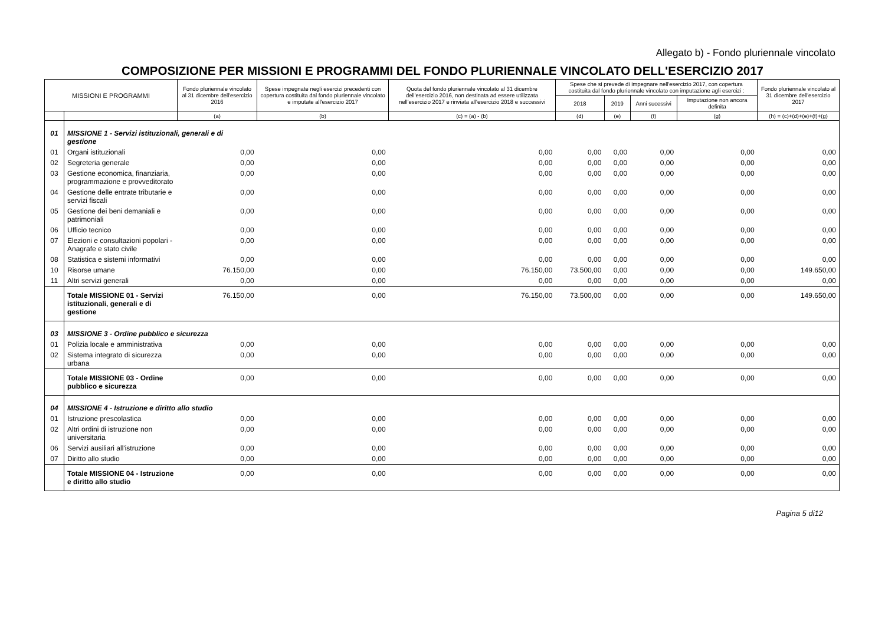Allegato b) - Fondo pluriennale vincolato
COMPOSIZIONE PER MISSIONI E PROGRAMMI DEL FONDO PLURIENNALE VINCOLATO DELL'ESERCIZIO 2017
| MISSIONI E PROGRAMMI | | Fondo pluriennale vincolato al 31 dicembre dell'esercizio 2016 | Spese impegnate negli esercizi precedenti con copertura costituita dal fondo pluriennale vincolato e imputate all'esercizio 2017 | Quota del fondo pluriennale vincolato al 31 dicembre dell'esercizio 2016, non destinata ad essere utilizzata nell'esercizio 2017 e rinviata all'esercizio 2018 e successivi | Spese che si prevede di impegnare nell'esercizio 2017, con copertura costituita dal fondo pluriennale vincolato con imputazione agli esercizi : | | | | Fondo pluriennale vincolato al 31 dicembre dell'esercizio 2017 |
| --- | --- | --- | --- | --- | --- | --- | --- | --- | --- |
| | | | | | 2018 | 2019 | Anni sucessivi | Imputazione non ancora definita | |
| | | (a) | (b) | (c) = (a) - (b) | (d) | (e) | (f) | (g) | (h) = (c)+(d)+(e)+(f)+(g) |
| 01 | MISSIONE 1 - Servizi istituzionali, generali e di gestione | | | | | | | | |
| 01 | Organi istituzionali | 0,00 | 0,00 | 0,00 | 0,00 | 0,00 | 0,00 | 0,00 | 0,00 |
| 02 | Segreteria generale | 0,00 | 0,00 | 0,00 | 0,00 | 0,00 | 0,00 | 0,00 | 0,00 |
| 03 | Gestione economica, finanziaria, programmazione e provveditorato | 0,00 | 0,00 | 0,00 | 0,00 | 0,00 | 0,00 | 0,00 | 0,00 |
| 04 | Gestione delle entrate tributarie e servizi fiscali | 0,00 | 0,00 | 0,00 | 0,00 | 0,00 | 0,00 | 0,00 | 0,00 |
| 05 | Gestione dei beni demaniali e patrimoniali | 0,00 | 0,00 | 0,00 | 0,00 | 0,00 | 0,00 | 0,00 | 0,00 |
| 06 | Ufficio tecnico | 0,00 | 0,00 | 0,00 | 0,00 | 0,00 | 0,00 | 0,00 | 0,00 |
| 07 | Elezioni e consultazioni popolari - Anagrafe e stato civile | 0,00 | 0,00 | 0,00 | 0,00 | 0,00 | 0,00 | 0,00 | 0,00 |
| 08 | Statistica e sistemi informativi | 0,00 | 0,00 | 0,00 | 0,00 | 0,00 | 0,00 | 0,00 | 0,00 |
| 10 | Risorse umane | 76.150,00 | 0,00 | 76.150,00 | 73.500,00 | 0,00 | 0,00 | 0,00 | 149.650,00 |
| 11 | Altri servizi generali | 0,00 | 0,00 | 0,00 | 0,00 | 0,00 | 0,00 | 0,00 | 0,00 |
| | Totale MISSIONE 01 - Servizi istituzionali, generali e di gestione | 76.150,00 | 0,00 | 76.150,00 | 73.500,00 | 0,00 | 0,00 | 0,00 | 149.650,00 |
| 03 | MISSIONE 3 - Ordine pubblico e sicurezza | | | | | | | | |
| 01 | Polizia locale e amministrativa | 0,00 | 0,00 | 0,00 | 0,00 | 0,00 | 0,00 | 0,00 | 0,00 |
| 02 | Sistema integrato di sicurezza urbana | 0,00 | 0,00 | 0,00 | 0,00 | 0,00 | 0,00 | 0,00 | 0,00 |
| | Totale MISSIONE 03 - Ordine pubblico e sicurezza | 0,00 | 0,00 | 0,00 | 0,00 | 0,00 | 0,00 | 0,00 | 0,00 |
| 04 | MISSIONE 4 - Istruzione e diritto allo studio | | | | | | | | |
| 01 | Istruzione prescolastica | 0,00 | 0,00 | 0,00 | 0,00 | 0,00 | 0,00 | 0,00 | 0,00 |
| 02 | Altri ordini di istruzione non universitaria | 0,00 | 0,00 | 0,00 | 0,00 | 0,00 | 0,00 | 0,00 | 0,00 |
| 06 | Servizi ausiliari all'istruzione | 0,00 | 0,00 | 0,00 | 0,00 | 0,00 | 0,00 | 0,00 | 0,00 |
| 07 | Diritto allo studio | 0,00 | 0,00 | 0,00 | 0,00 | 0,00 | 0,00 | 0,00 | 0,00 |
| | Totale MISSIONE 04 - Istruzione e diritto allo studio | 0,00 | 0,00 | 0,00 | 0,00 | 0,00 | 0,00 | 0,00 | 0,00 |
Pagina 5 di12